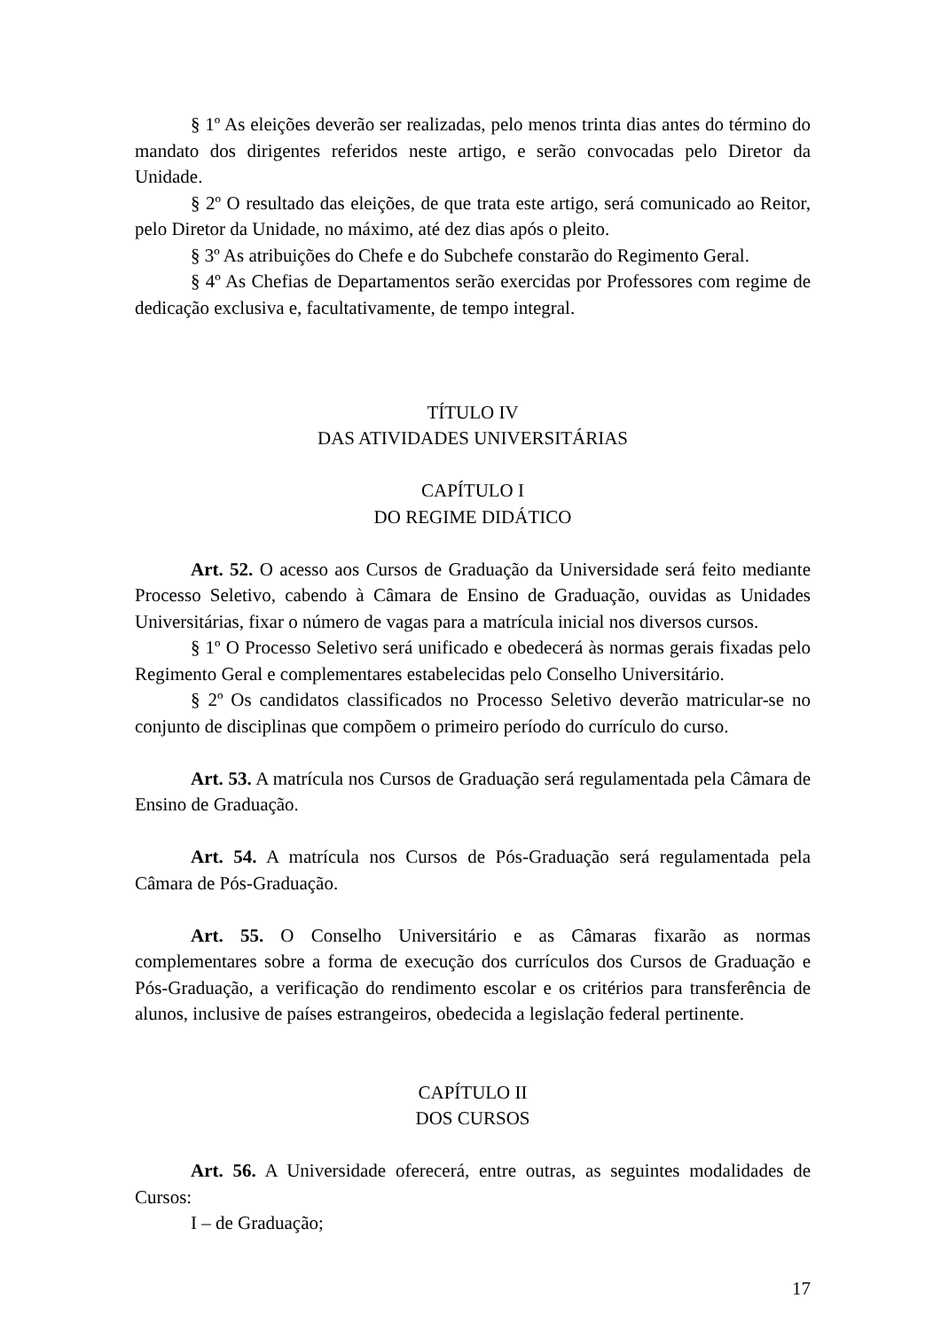§ 1º As eleições deverão ser realizadas, pelo menos trinta dias antes do término do mandato dos dirigentes referidos neste artigo, e serão convocadas pelo Diretor da Unidade.
§ 2º O resultado das eleições, de que trata este artigo, será comunicado ao Reitor, pelo Diretor da Unidade, no máximo, até dez dias após o pleito.
§ 3º As atribuições do Chefe e do Subchefe constarão do Regimento Geral.
§ 4º As Chefias de Departamentos serão exercidas por Professores com regime de dedicação exclusiva e, facultativamente, de tempo integral.
TÍTULO IV
DAS ATIVIDADES UNIVERSITÁRIAS
CAPÍTULO I
DO REGIME DIDÁTICO
Art. 52. O acesso aos Cursos de Graduação da Universidade será feito mediante Processo Seletivo, cabendo à Câmara de Ensino de Graduação, ouvidas as Unidades Universitárias, fixar o número de vagas para a matrícula inicial nos diversos cursos.
§ 1º O Processo Seletivo será unificado e obedecerá às normas gerais fixadas pelo Regimento Geral e complementares estabelecidas pelo Conselho Universitário.
§ 2º Os candidatos classificados no Processo Seletivo deverão matricular-se no conjunto de disciplinas que compõem o primeiro período do currículo do curso.
Art. 53. A matrícula nos Cursos de Graduação será regulamentada pela Câmara de Ensino de Graduação.
Art. 54. A matrícula nos Cursos de Pós-Graduação será regulamentada pela Câmara de Pós-Graduação.
Art. 55. O Conselho Universitário e as Câmaras fixarão as normas complementares sobre a forma de execução dos currículos dos Cursos de Graduação e Pós-Graduação, a verificação do rendimento escolar e os critérios para transferência de alunos, inclusive de países estrangeiros, obedecida a legislação federal pertinente.
CAPÍTULO II
DOS CURSOS
Art. 56. A Universidade oferecerá, entre outras, as seguintes modalidades de Cursos:
I – de Graduação;
17